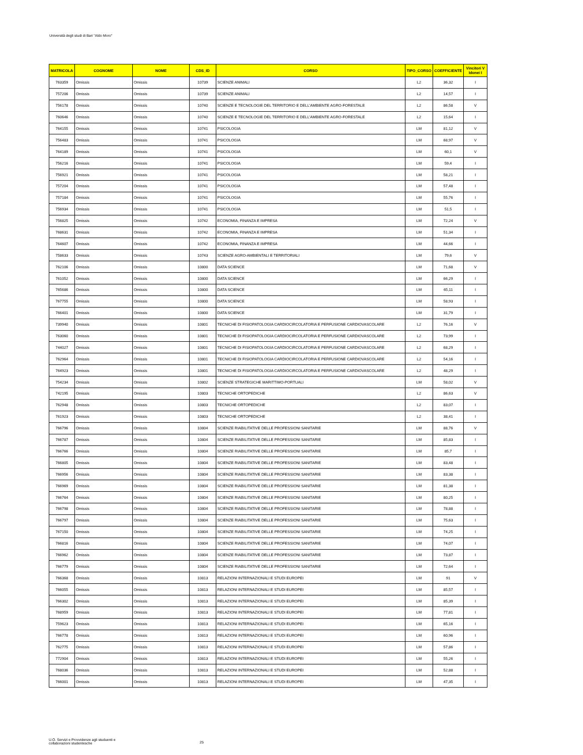Università degli studi di Bari "Aldo Moro"
| MATRICOLA | COGNOME | NOME | CDS_ID | CORSO | TIPO_CORSO | COEFFICIENTE | Vincitori V Idonei I |
| --- | --- | --- | --- | --- | --- | --- | --- |
| 763359 | Omissis | Omissis | 10739 | SCIENZE ANIMALI | L2 | 36,32 | I |
| 757206 | Omissis | Omissis | 10739 | SCIENZE ANIMALI | L2 | 14,57 | I |
| 756178 | Omissis | Omissis | 10740 | SCIENZE E TECNOLOGIE DEL TERRITORIO E DELL'AMBIENTE AGRO-FORESTALE | L2 | 86,58 | V |
| 760646 | Omissis | Omissis | 10740 | SCIENZE E TECNOLOGIE DEL TERRITORIO E DELL'AMBIENTE AGRO-FORESTALE | L2 | 15,64 | I |
| 764155 | Omissis | Omissis | 10741 | PSICOLOGIA | LM | 81,12 | V |
| 756483 | Omissis | Omissis | 10741 | PSICOLOGIA | LM | 68,97 | V |
| 764189 | Omissis | Omissis | 10741 | PSICOLOGIA | LM | 60,1 | V |
| 756216 | Omissis | Omissis | 10741 | PSICOLOGIA | LM | 59,4 | I |
| 756921 | Omissis | Omissis | 10741 | PSICOLOGIA | LM | 58,21 | I |
| 757204 | Omissis | Omissis | 10741 | PSICOLOGIA | LM | 57,48 | I |
| 757184 | Omissis | Omissis | 10741 | PSICOLOGIA | LM | 55,76 | I |
| 756934 | Omissis | Omissis | 10741 | PSICOLOGIA | LM | 51,5 | I |
| 756825 | Omissis | Omissis | 10742 | ECONOMIA, FINANZA E IMPRESA | LM | 72,24 | V |
| 768631 | Omissis | Omissis | 10742 | ECONOMIA, FINANZA E IMPRESA | LM | 51,34 | I |
| 764607 | Omissis | Omissis | 10742 | ECONOMIA, FINANZA E IMPRESA | LM | 44,66 | I |
| 758633 | Omissis | Omissis | 10743 | SCIENZE AGRO-AMBIENTALI E TERRITORIALI | LM | 79,6 | V |
| 762106 | Omissis | Omissis | 10800 | DATA SCIENCE | LM | 71,68 | V |
| 761052 | Omissis | Omissis | 10800 | DATA SCIENCE | LM | 66,29 | I |
| 765686 | Omissis | Omissis | 10800 | DATA SCIENCE | LM | 65,11 | I |
| 767755 | Omissis | Omissis | 10800 | DATA SCIENCE | LM | 58,93 | I |
| 766401 | Omissis | Omissis | 10800 | DATA SCIENCE | LM | 31,79 | I |
| 739940 | Omissis | Omissis | 10801 | TECNICHE DI FISIOPATOLOGIA CARDIOCIRCOLATORIA E PERFUSIONE CARDIOVASCOLARE | L2 | 76,16 | V |
| 763060 | Omissis | Omissis | 10801 | TECNICHE DI FISIOPATOLOGIA CARDIOCIRCOLATORIA E PERFUSIONE CARDIOVASCOLARE | L2 | 73,99 | I |
| 744027 | Omissis | Omissis | 10801 | TECNICHE DI FISIOPATOLOGIA CARDIOCIRCOLATORIA E PERFUSIONE CARDIOVASCOLARE | L2 | 68,29 | I |
| 762964 | Omissis | Omissis | 10801 | TECNICHE DI FISIOPATOLOGIA CARDIOCIRCOLATORIA E PERFUSIONE CARDIOVASCOLARE | L2 | 54,16 | I |
| 764923 | Omissis | Omissis | 10801 | TECNICHE DI FISIOPATOLOGIA CARDIOCIRCOLATORIA E PERFUSIONE CARDIOVASCOLARE | L2 | 48,29 | I |
| 754234 | Omissis | Omissis | 10802 | SCIENZE STRATEGICHE MARITTIMO-PORTUALI | LM | 58,02 | V |
| 742195 | Omissis | Omissis | 10803 | TECNICHE ORTOPEDICHE | L2 | 86,63 | V |
| 762948 | Omissis | Omissis | 10803 | TECNICHE ORTOPEDICHE | L2 | 83,07 | I |
| 761923 | Omissis | Omissis | 10803 | TECNICHE ORTOPEDICHE | L2 | 38,41 | I |
| 766796 | Omissis | Omissis | 10804 | SCIENZE RIABILITATIVE DELLE PROFESSIONI SANITARIE | LM | 88,76 | V |
| 766787 | Omissis | Omissis | 10804 | SCIENZE RIABILITATIVE DELLE PROFESSIONI SANITARIE | LM | 85,83 | I |
| 766766 | Omissis | Omissis | 10804 | SCIENZE RIABILITATIVE DELLE PROFESSIONI SANITARIE | LM | 85,7 | I |
| 766805 | Omissis | Omissis | 10804 | SCIENZE RIABILITATIVE DELLE PROFESSIONI SANITARIE | LM | 83,48 | I |
| 766956 | Omissis | Omissis | 10804 | SCIENZE RIABILITATIVE DELLE PROFESSIONI SANITARIE | LM | 83,38 | I |
| 766969 | Omissis | Omissis | 10804 | SCIENZE RIABILITATIVE DELLE PROFESSIONI SANITARIE | LM | 81,38 | I |
| 766764 | Omissis | Omissis | 10804 | SCIENZE RIABILITATIVE DELLE PROFESSIONI SANITARIE | LM | 80,25 | I |
| 766798 | Omissis | Omissis | 10804 | SCIENZE RIABILITATIVE DELLE PROFESSIONI SANITARIE | LM | 78,88 | I |
| 766797 | Omissis | Omissis | 10804 | SCIENZE RIABILITATIVE DELLE PROFESSIONI SANITARIE | LM | 75,63 | I |
| 767150 | Omissis | Omissis | 10804 | SCIENZE RIABILITATIVE DELLE PROFESSIONI SANITARIE | LM | 74,25 | I |
| 766816 | Omissis | Omissis | 10804 | SCIENZE RIABILITATIVE DELLE PROFESSIONI SANITARIE | LM | 74,07 | I |
| 766962 | Omissis | Omissis | 10804 | SCIENZE RIABILITATIVE DELLE PROFESSIONI SANITARIE | LM | 73,87 | I |
| 766779 | Omissis | Omissis | 10804 | SCIENZE RIABILITATIVE DELLE PROFESSIONI SANITARIE | LM | 72,64 | I |
| 766368 | Omissis | Omissis | 10813 | RELAZIONI INTERNAZIONALI E STUDI EUROPEI | LM | 91 | V |
| 766055 | Omissis | Omissis | 10813 | RELAZIONI INTERNAZIONALI E STUDI EUROPEI | LM | 85,57 | I |
| 766302 | Omissis | Omissis | 10813 | RELAZIONI INTERNAZIONALI E STUDI EUROPEI | LM | 85,39 | I |
| 768959 | Omissis | Omissis | 10813 | RELAZIONI INTERNAZIONALI E STUDI EUROPEI | LM | 77,81 | I |
| 759623 | Omissis | Omissis | 10813 | RELAZIONI INTERNAZIONALI E STUDI EUROPEI | LM | 65,16 | I |
| 766778 | Omissis | Omissis | 10813 | RELAZIONI INTERNAZIONALI E STUDI EUROPEI | LM | 60,96 | I |
| 762775 | Omissis | Omissis | 10813 | RELAZIONI INTERNAZIONALI E STUDI EUROPEI | LM | 57,86 | I |
| 772904 | Omissis | Omissis | 10813 | RELAZIONI INTERNAZIONALI E STUDI EUROPEI | LM | 55,26 | I |
| 768036 | Omissis | Omissis | 10813 | RELAZIONI INTERNAZIONALI E STUDI EUROPEI | LM | 52,88 | I |
| 766001 | Omissis | Omissis | 10813 | RELAZIONI INTERNAZIONALI E STUDI EUROPEI | LM | 47,35 | I |
U.O. Servizi e Provvidenze agli studuenti e
collaborazioni studentesche
25